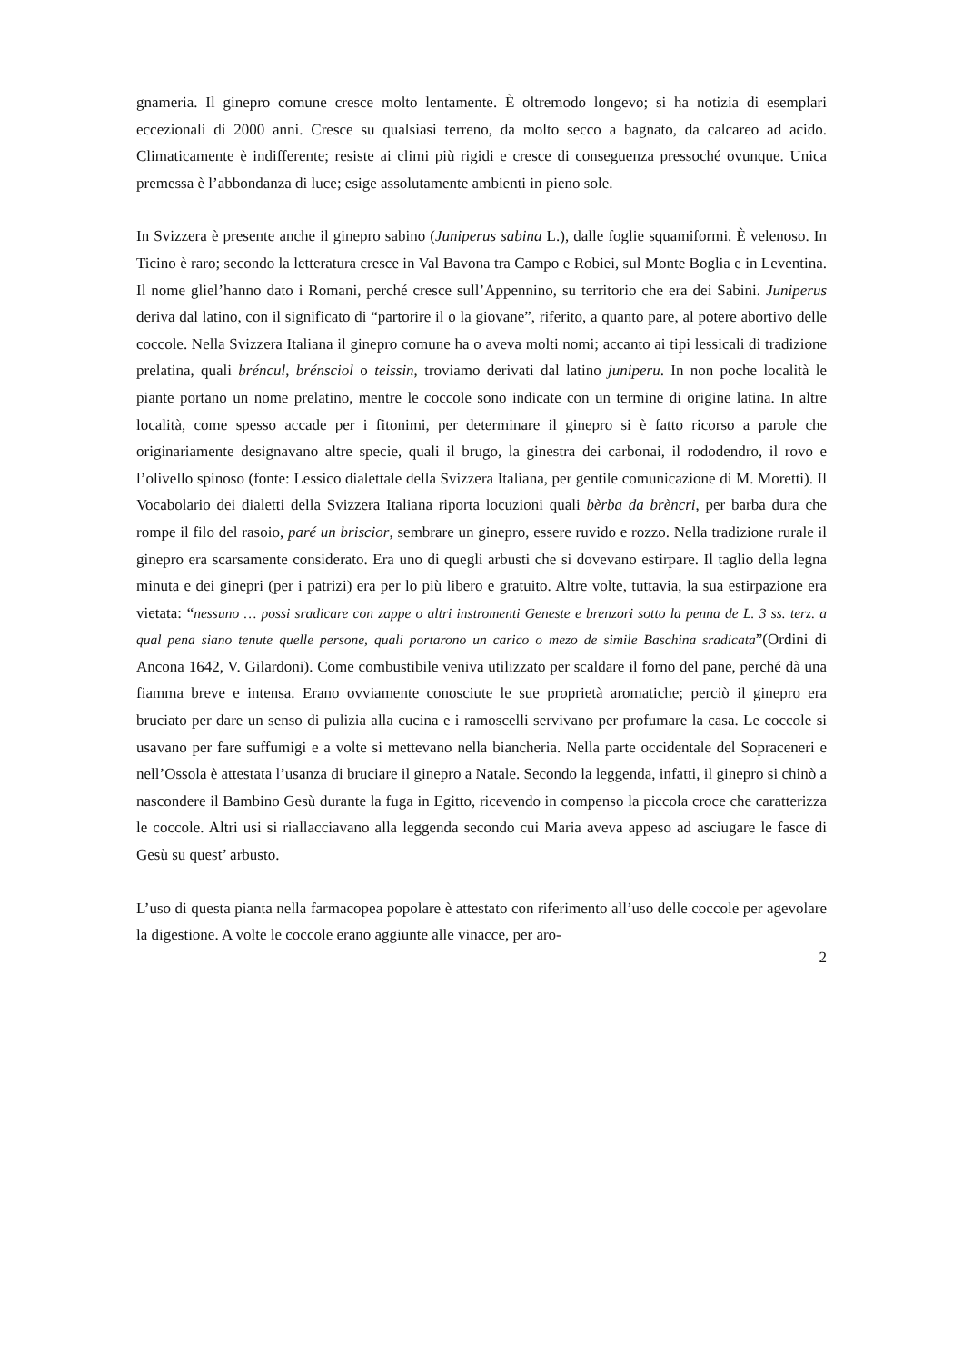gnameria. Il ginepro comune cresce molto lentamente. È oltremodo longevo; si ha notizia di esemplari eccezionali di 2000 anni. Cresce su qualsiasi terreno, da molto secco a bagnato, da calcareo ad acido. Climaticamente è indifferente; resiste ai climi più rigidi e cresce di conseguenza pressoché ovunque. Unica premessa è l’abbondanza di luce; esige assolutamente ambienti in pieno sole.
In Svizzera è presente anche il ginepro sabino (Juniperus sabina L.), dalle foglie squamiformi. È velenoso. In Ticino è raro; secondo la letteratura cresce in Val Bavona tra Campo e Robiei, sul Monte Boglia e in Leventina. Il nome gliel’hanno dato i Romani, perché cresce sull’Appennino, su territorio che era dei Sabini. Juniperus deriva dal latino, con il significato di “partorire il o la giovane”, riferito, a quanto pare, al potere abortivo delle coccole. Nella Svizzera Italiana il ginepro comune ha o aveva molti nomi; accanto ai tipi lessicali di tradizione prelatina, quali bréncul, brénsciol o teissin, troviamo derivati dal latino juniperu. In non poche località le piante portano un nome prelatino, mentre le coccole sono indicate con un termine di origine latina. In altre località, come spesso accade per i fitonimi, per determinare il ginepro si è fatto ricorso a parole che originariamente designavano altre specie, quali il brugo, la ginestra dei carbonai, il rododendro, il rovo e l’olivello spinoso (fonte: Lessico dialettale della Svizzera Italiana, per gentile comunicazione di M. Moretti). Il Vocabolario dei dialetti della Svizzera Italiana riporta locuzioni quali bèrba da brèncri, per barba dura che rompe il filo del rasoio, paré un briscior, sembrare un ginepro, essere ruvido e rozzo. Nella tradizione rurale il ginepro era scarsamente considerato. Era uno di quegli arbusti che si dovevano estirpare. Il taglio della legna minuta e dei ginepri (per i patrizi) era per lo più libero e gratuito. Altre volte, tuttavia, la sua estirpazione era vietata: “nessuno … possi sradicare con zappe o altri instromenti Geneste e brenzori sotto la penna de L. 3 ss. terz. a qual pena siano tenute quelle persone, quali portarono un carico o mezo de simile Baschina sradicata”(Ordini di Ancona 1642, V. Gilardoni). Come combustibile veniva utilizzato per scaldare il forno del pane, perché dà una fiamma breve e intensa. Erano ovviamente conosciute le sue proprietà aromatiche; perciò il ginepro era bruciato per dare un senso di pulizia alla cucina e i ramoscelli servivano per profumare la casa. Le coccole si usavano per fare suffumigi e a volte si mettevano nella biancheria. Nella parte occidentale del Sopraceneri e nell’Ossola è attestata l’usanza di bruciare il ginepro a Natale. Secondo la leggenda, infatti, il ginepro si chinò a nascondere il Bambino Gesù durante la fuga in Egitto, ricevendo in compenso la piccola croce che caratterizza le coccole. Altri usi si riallacciavano alla leggenda secondo cui Maria aveva appeso ad asciugare le fasce di Gesù su quest’ arbusto.
L’uso di questa pianta nella farmacopea popolare è attestato con riferimento all’uso delle coccole per agevolare la digestione. A volte le coccole erano aggiunte alle vinacce, per aro-
2